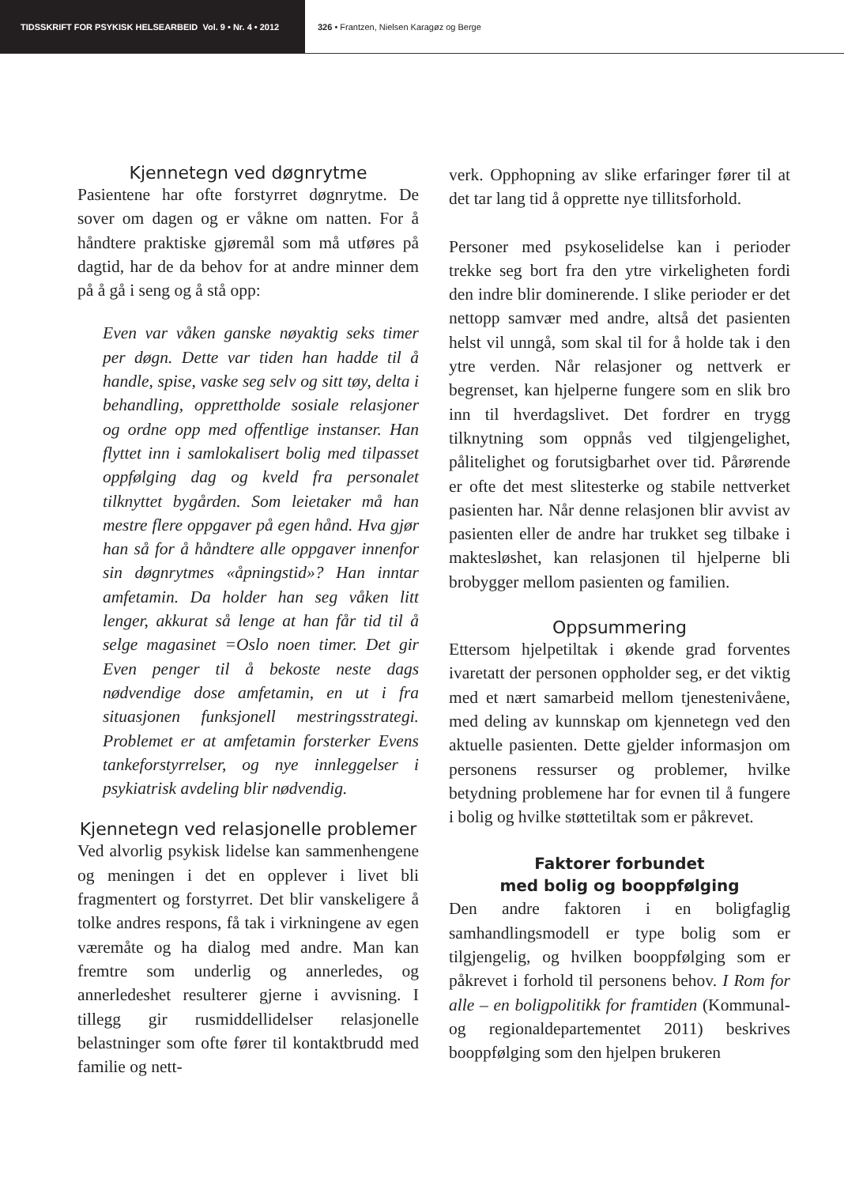TIDSSKRIFT FOR PSYKISK HELSEARBEID Vol. 9 • Nr. 4 • 2012 326 • Frantzen, Nielsen Karagøz og Berge
Kjennetegn ved døgnrytme
Pasientene har ofte forstyrret døgnrytme. De sover om dagen og er våkne om natten. For å håndtere praktiske gjøremål som må utføres på dagtid, har de da behov for at andre minner dem på å gå i seng og å stå opp:
Even var våken ganske nøyaktig seks timer per døgn. Dette var tiden han hadde til å handle, spise, vaske seg selv og sitt tøy, delta i behandling, opprettholde sosiale relasjoner og ordne opp med offentlige instanser. Han flyttet inn i samlokalisert bolig med tilpasset oppfølging dag og kveld fra personalet tilknyttet bygården. Som leietaker må han mestre flere oppgaver på egen hånd. Hva gjør han så for å håndtere alle oppgaver innenfor sin døgnrytmes «åpningstid»? Han inntar amfetamin. Da holder han seg våken litt lenger, akkurat så lenge at han får tid til å selge magasinet =Oslo noen timer. Det gir Even penger til å bekoste neste dags nødvendige dose amfetamin, en ut i fra situasjonen funksjonell mestringsstrategi. Problemet er at amfetamin forsterker Evens tankeforstyrrelser, og nye innleggelser i psykiatrisk avdeling blir nødvendig.
Kjennetegn ved relasjonelle problemer
Ved alvorlig psykisk lidelse kan sammenhengene og meningen i det en opplever i livet bli fragmentert og forstyrret. Det blir vanskeligere å tolke andres respons, få tak i virkningene av egen væremåte og ha dialog med andre. Man kan fremtre som underlig og annerledes, og annerledeshet resulterer gjerne i avvisning. I tillegg gir rusmiddellidelser relasjonelle belastninger som ofte fører til kontaktbrudd med familie og nett-
verk. Opphopning av slike erfaringer fører til at det tar lang tid å opprette nye tillitsforhold.
Personer med psykoselidelse kan i perioder trekke seg bort fra den ytre virkeligheten fordi den indre blir dominerende. I slike perioder er det nettopp samvær med andre, altså det pasienten helst vil unngå, som skal til for å holde tak i den ytre verden. Når relasjoner og nettverk er begrenset, kan hjelperne fungere som en slik bro inn til hverdagslivet. Det fordrer en trygg tilknytning som oppnås ved tilgjengelighet, pålitelighet og forutsigbarhet over tid. Pårørende er ofte det mest slitesterke og stabile nettverket pasienten har. Når denne relasjonen blir avvist av pasienten eller de andre har trukket seg tilbake i maktesløshet, kan relasjonen til hjelperne bli brobygger mellom pasienten og familien.
Oppsummering
Ettersom hjelpetiltak i økende grad forventes ivaretatt der personen oppholder seg, er det viktig med et nært samarbeid mellom tjenestenivåene, med deling av kunnskap om kjennetegn ved den aktuelle pasienten. Dette gjelder informasjon om personens ressurser og problemer, hvilke betydning problemene har for evnen til å fungere i bolig og hvilke støttetiltak som er påkrevet.
Faktorer forbundet
med bolig og booppfølging
Den andre faktoren i en boligfaglig samhandlingsmodell er type bolig som er tilgjengelig, og hvilken booppfølging som er påkrevet i forhold til personens behov. I Rom for alle – en boligpolitikk for framtiden (Kommunal- og regionaldepartementet 2011) beskrives booppfølging som den hjelpen brukeren